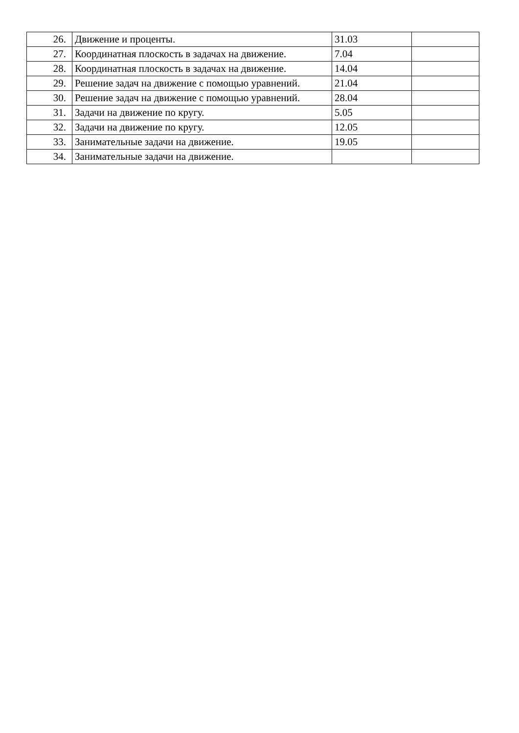| 26. | Движение и проценты. | 31.03 | |
| 27. | Координатная плоскость в задачах на движение. | 7.04 | |
| 28. | Координатная плоскость в задачах на движение. | 14.04 | |
| 29. | Решение задач на движение с помощью уравнений. | 21.04 | |
| 30. | Решение задач на движение с помощью уравнений. | 28.04 | |
| 31. | Задачи на движение по кругу. | 5.05 | |
| 32. | Задачи на движение по кругу. | 12.05 | |
| 33. | Занимательные задачи на движение. | 19.05 | |
| 34. | Занимательные задачи на движение. | | |